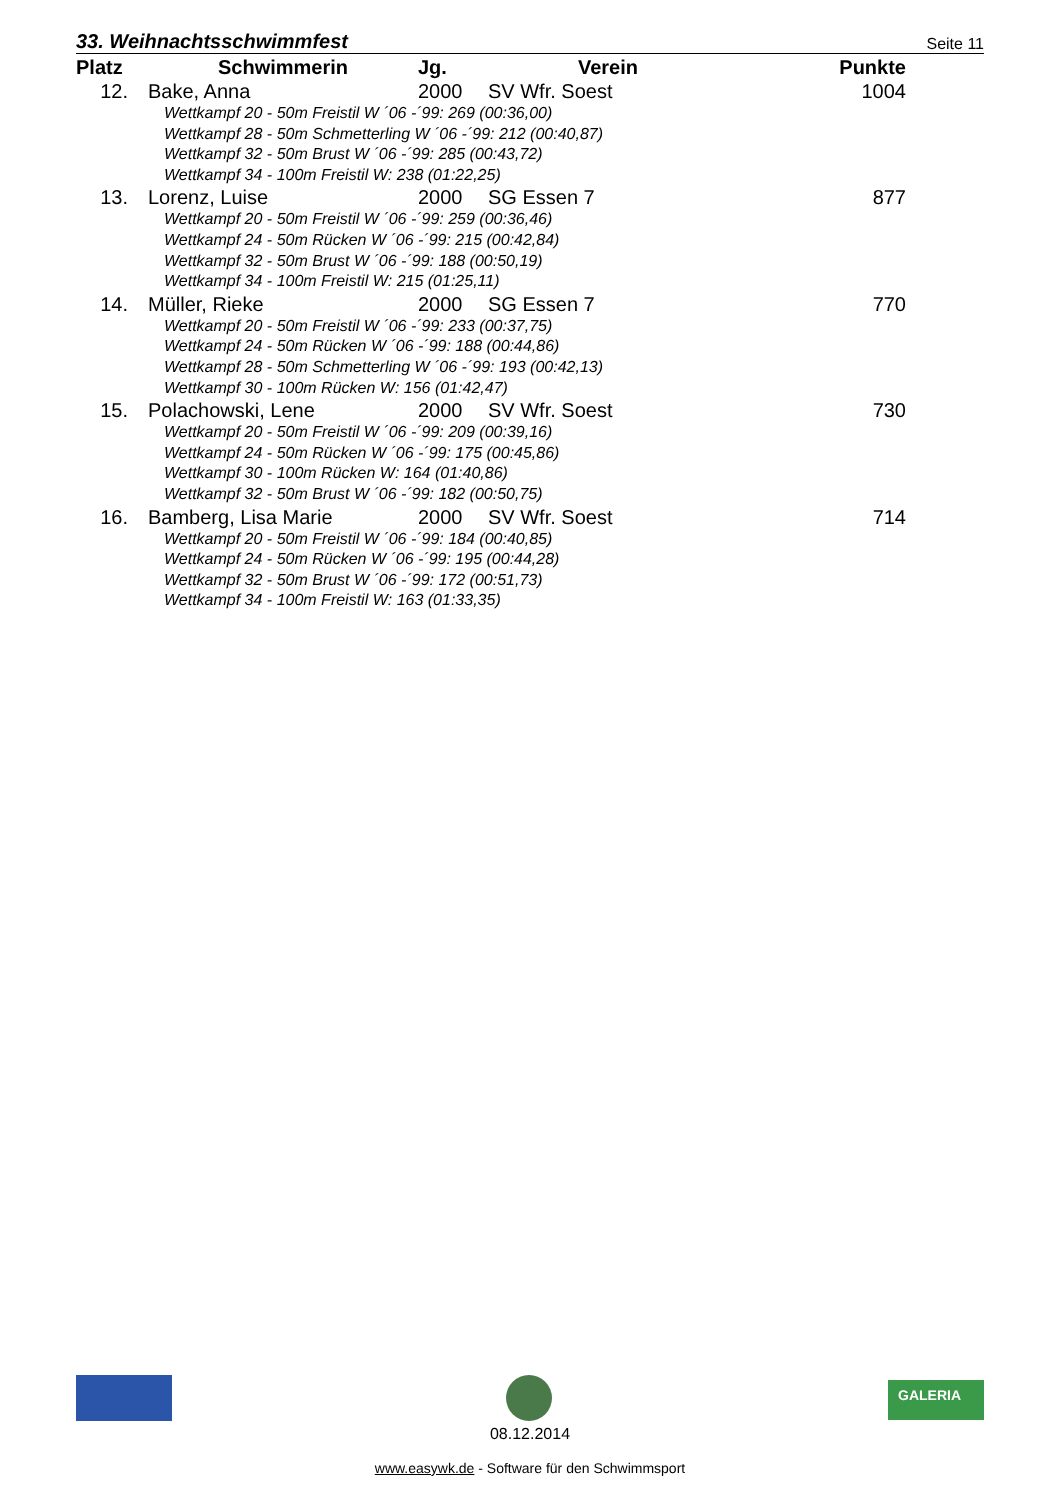33. Weihnachtsschwimmfest Seite 11
| Platz | Schwimmerin | Jg. | Verein | Punkte |
| --- | --- | --- | --- | --- |
| 12. | Bake, Anna | 2000 | SV Wfr. Soest | 1004 |
| Wettkampf 20 - 50m Freistil W ´06 -´99: 269 (00:36,00) Wettkampf 28 - 50m Schmetterling W ´06 -´99: 212 (00:40,87) Wettkampf 32 - 50m Brust W ´06 -´99: 285 (00:43,72) Wettkampf 34 - 100m Freistil W: 238 (01:22,25) | | | | |
| 13. | Lorenz, Luise | 2000 | SG Essen 7 | 877 |
| Wettkampf 20 - 50m Freistil W ´06 -´99: 259 (00:36,46) Wettkampf 24 - 50m Rücken W ´06 -´99: 215 (00:42,84) Wettkampf 32 - 50m Brust W ´06 -´99: 188 (00:50,19) Wettkampf 34 - 100m Freistil W: 215 (01:25,11) | | | | |
| 14. | Müller, Rieke | 2000 | SG Essen 7 | 770 |
| Wettkampf 20 - 50m Freistil W ´06 -´99: 233 (00:37,75) Wettkampf 24 - 50m Rücken W ´06 -´99: 188 (00:44,86) Wettkampf 28 - 50m Schmetterling W ´06 -´99: 193 (00:42,13) Wettkampf 30 - 100m Rücken W: 156 (01:42,47) | | | | |
| 15. | Polachowski, Lene | 2000 | SV Wfr. Soest | 730 |
| Wettkampf 20 - 50m Freistil W ´06 -´99: 209 (00:39,16) Wettkampf 24 - 50m Rücken W ´06 -´99: 175 (00:45,86) Wettkampf 30 - 100m Rücken W: 164 (01:40,86) Wettkampf 32 - 50m Brust W ´06 -´99: 182 (00:50,75) | | | | |
| 16. | Bamberg, Lisa Marie | 2000 | SV Wfr. Soest | 714 |
| Wettkampf 20 - 50m Freistil W ´06 -´99: 184 (00:40,85) Wettkampf 24 - 50m Rücken W ´06 -´99: 195 (00:44,28) Wettkampf 32 - 50m Brust W ´06 -´99: 172 (00:51,73) Wettkampf 34 - 100m Freistil W: 163 (01:33,35) | | | | |
GALERIA
08.12.2014
www.easywk.de - Software für den Schwimmsport